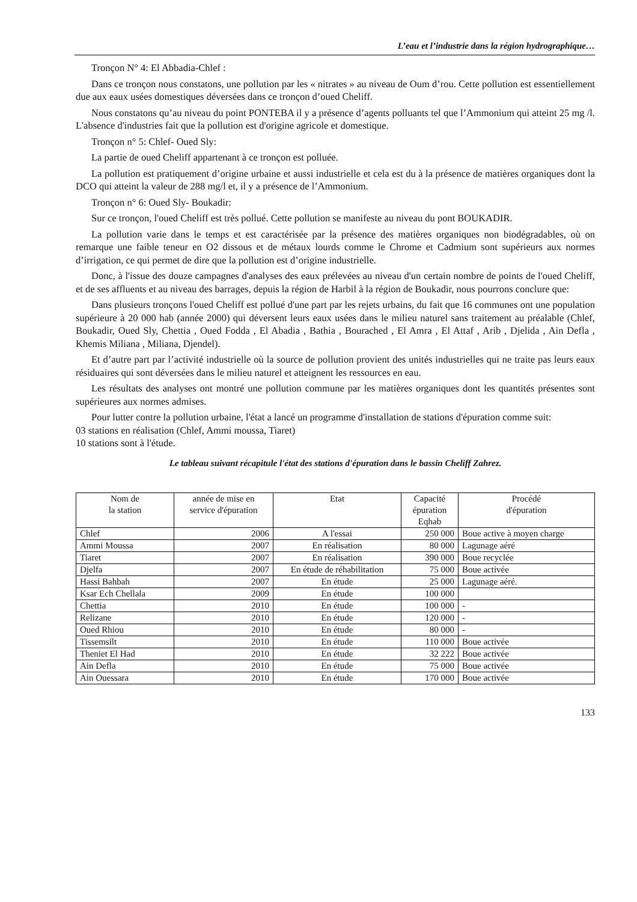L’eau et l’industrie dans la région hydrographique…
Tronçon N° 4: El Abbadia-Chlef :
Dans ce tronçon nous constatons, une pollution par les « nitrates » au niveau de Oum d’rou. Cette pollution est essentiellement due aux eaux usées domestiques déversées dans ce tronçon d’oued Cheliff.
Nous constatons qu’au niveau du point PONTEBA il y a présence d’agents polluants tel que l’Ammonium qui atteint 25 mg /l. L'absence d'industries fait que la pollution est d'origine agricole et domestique.
Tronçon n° 5: Chlef- Oued Sly:
La partie de oued Cheliff appartenant à ce tronçon est polluée.
La pollution est pratiquement d’origine urbaine et aussi industrielle et cela est du à la présence de matières organiques dont la DCO qui atteint la valeur de 288 mg/l et, il y a présence de l’Ammonium.
Tronçon n° 6: Oued Sly- Boukadir:
Sur ce tronçon, l'oued Cheliff est très pollué. Cette pollution se manifeste au niveau du pont BOUKADIR.
La pollution varie dans le temps et est caractérisée par la présence des matières organiques non biodégradables, où on remarque une faible teneur en O2 dissous et de métaux lourds comme le Chrome et Cadmium sont supérieurs aux normes d’irrigation, ce qui permet de dire que la pollution est d’origine industrielle.
Donc, à l'issue des douze campagnes d'analyses des eaux prélevées au niveau d'un certain nombre de points de l'oued Cheliff, et de ses affluents et au niveau des barrages, depuis la région de Harbil à la région de Boukadir, nous pourrons conclure que:
Dans plusieurs tronçons l'oued Cheliff est pollué d'une part par les rejets urbains, du fait que 16 communes ont une population supérieure à 20 000 hab (année 2000) qui déversent leurs eaux usées dans le milieu naturel sans traitement au préalable (Chlef, Boukadir, Oued Sly, Chettia , Oued Fodda , El Abadia , Bathia , Bourached , El Amra , El Attaf , Arib , Djelida , Ain Defla , Khemis Miliana , Miliana, Djendel).
Et d’autre part par l’activité industrielle où la source de pollution provient des unités industrielles qui ne traite pas leurs eaux résiduaires qui sont déversées dans le milieu naturel et atteignent les ressources en eau.
Les résultats des analyses ont montré une pollution commune par les matières organiques dont les quantités présentes sont supérieures aux normes admises.
Pour lutter contre la pollution urbaine, l'état a lancé un programme d'installation de stations d'épuration comme suit:
03 stations en réalisation (Chlef, Ammi moussa, Tiaret)
10 stations sont à l'étude.
Le tableau suivant récapitule l'état des stations d'épuration dans le bassin Cheliff Zahrez.
| Nom de la station | année de mise en service d'épuration | Etat | Capacité épuration Eqhab | Procédé d'épuration |
| --- | --- | --- | --- | --- |
| Chlef | 2006 | A l'essai | 250 000 | Boue active à moyen charge |
| Ammi Moussa | 2007 | En réalisation | 80 000 | Lagunage aéré |
| Tiaret | 2007 | En réalisation | 390 000 | Boue recyclée |
| Djelfa | 2007 | En étude de réhabilitation | 75 000 | Boue activée |
| Hassi Bahbah | 2007 | En étude | 25 000 | Lagunage aéré. |
| Ksar Ech Chellala | 2009 | En étude | 100 000 | |
| Chettia | 2010 | En étude | 100 000 | - |
| Relizane | 2010 | En étude | 120 000 | - |
| Oued Rhiou | 2010 | En étude | 80 000 | - |
| Tissemsilt | 2010 | En étude | 110 000 | Boue activée |
| Theniet El Had | 2010 | En étude | 32 222 | Boue activée |
| Ain Defla | 2010 | En étude | 75 000 | Boue activée |
| Ain Ouessara | 2010 | En étude | 170 000 | Boue activée |
133